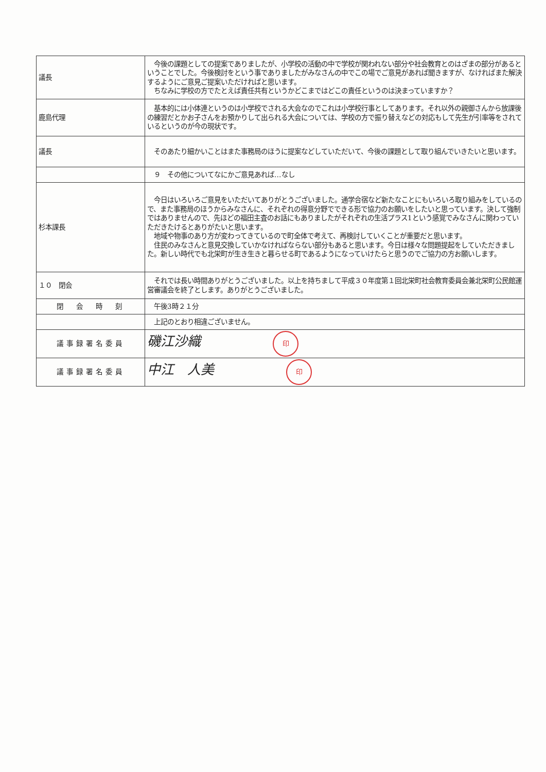| 議長 | 今後の課題としての提案でありましたが、小学校の活動の中で学校が関われない部分や社会教育とのはざまの部分があるということでした。今後検討をという事でありましたがみなさんの中でこの場でご意見があれば聞きますが、なければまた解決するようにご意見ご提案いただければと思います。 ちなみに学校の方でたとえば責任共有というかどこまではどこの責任というのは決まっていますか？ |
| 鹿島代理 | 基本的には小体連というのは小学校でされる大会なのでこれは小学校行事としてあります。それ以外の親御さんから放課後の練習だとかお子さんをお預かりして出られる大会については、学校の方で振り替えなどの対応もして先生が引率等をされているというのが今の現状です。 |
| 議長 | そのあたり細かいことはまた事務局のほうに提案などしていただいて、今後の課題として取り組んでいきたいと思います。 |
| | ９ その他についてなにかご意見あれば…なし |
| 杉本課長 | 今日はいろいろご意見をいただいてありがとうございました。通学合宿など新たなことにもいろいろ取り組みをしているので、また事務局のほうからみなさんに、それぞれの得意分野でできる形で協力のお願いをしたいと思っています。決して強制ではありませんので、先ほどの福田主査のお話にもありましたがそれぞれの生活プラス1という感覚でみなさんに関わっていただきたけるとありがたいと思います。 地域や物事のあり方が変わってきているので町全体で考えて、再検討していくことが重要だと思います。 住民のみなさんと意見交換していかなければならない部分もあると思います。今日は様々な問題提起をしていただきました。新しい時代でも北栄町が生き生きと暮らせる町であるようになっていけたらと思うのでご協力の方お願いします。 |
| １０ 閉会 | それでは長い時間ありがとうございました。以上を持ちまして平成３０年度第１回北栄町社会教育委員会兼北栄町公民館運営審議会を終了とします。ありがとうございました。 |
| 閉 会 時 刻 | 午後3時２１分 |
| | 上記のとおり相違ございません。 |
| 議事録署名委員 | 磯江沙織 印 |
| 議事録署名委員 | 中江 人美 印 |